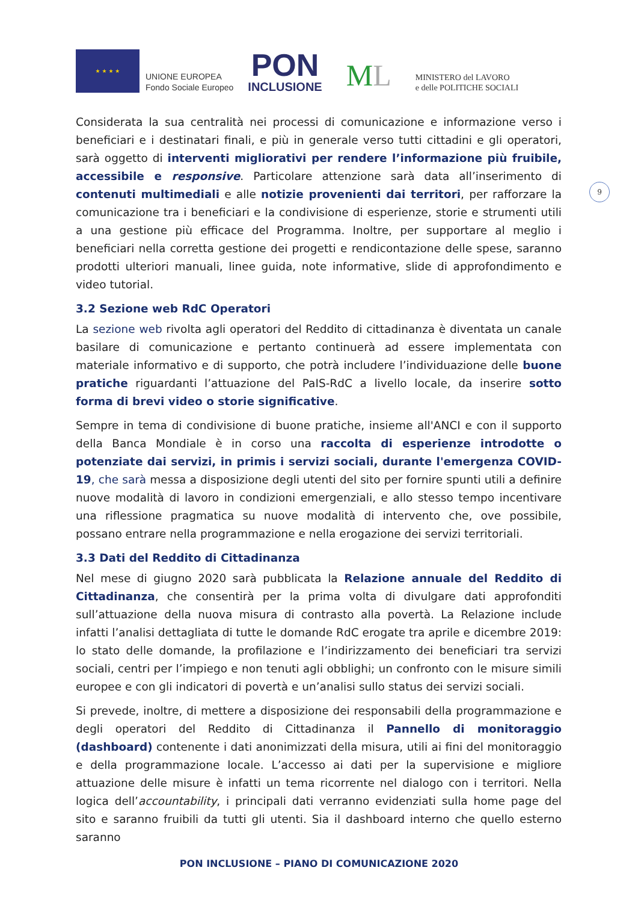★ ★ ★ ★
UNIONE EUROPEA
Fondo Sociale Europeo
PON
INCLUSIONE
ML
MINISTERO del LAVORO
e delle POLITICHE SOCIALI
9
Considerata la sua centralità nei processi di comunicazione e informazione verso i beneficiari e i destinatari finali, e più in generale verso tutti cittadini e gli operatori, sarà oggetto di interventi migliorativi per rendere l’informazione più fruibile, accessibile e responsive. Particolare attenzione sarà data all’inserimento di contenuti multimediali e alle notizie provenienti dai territori, per rafforzare la comunicazione tra i beneficiari e la condivisione di esperienze, storie e strumenti utili a una gestione più efficace del Programma. Inoltre, per supportare al meglio i beneficiari nella corretta gestione dei progetti e rendicontazione delle spese, saranno prodotti ulteriori manuali, linee guida, note informative, slide di approfondimento e video tutorial.
3.2 Sezione web RdC Operatori
La sezione web rivolta agli operatori del Reddito di cittadinanza è diventata un canale basilare di comunicazione e pertanto continuerà ad essere implementata con materiale informativo e di supporto, che potrà includere l’individuazione delle buone pratiche riguardanti l’attuazione del PaIS-RdC a livello locale, da inserire sotto forma di brevi video o storie significative.
Sempre in tema di condivisione di buone pratiche, insieme all'ANCI e con il supporto della Banca Mondiale è in corso una raccolta di esperienze introdotte o potenziate dai servizi, in primis i servizi sociali, durante l'emergenza COVID-19, che sarà messa a disposizione degli utenti del sito per fornire spunti utili a definire nuove modalità di lavoro in condizioni emergenziali, e allo stesso tempo incentivare una riflessione pragmatica su nuove modalità di intervento che, ove possibile, possano entrare nella programmazione e nella erogazione dei servizi territoriali.
3.3 Dati del Reddito di Cittadinanza
Nel mese di giugno 2020 sarà pubblicata la Relazione annuale del Reddito di Cittadinanza, che consentirà per la prima volta di divulgare dati approfonditi sull’attuazione della nuova misura di contrasto alla povertà. La Relazione include infatti l’analisi dettagliata di tutte le domande RdC erogate tra aprile e dicembre 2019: lo stato delle domande, la profilazione e l’indirizzamento dei beneficiari tra servizi sociali, centri per l’impiego e non tenuti agli obblighi; un confronto con le misure simili europee e con gli indicatori di povertà e un’analisi sullo status dei servizi sociali.
Si prevede, inoltre, di mettere a disposizione dei responsabili della programmazione e degli operatori del Reddito di Cittadinanza il Pannello di monitoraggio (dashboard) contenente i dati anonimizzati della misura, utili ai fini del monitoraggio e della programmazione locale. L’accesso ai dati per la supervisione e migliore attuazione delle misure è infatti un tema ricorrente nel dialogo con i territori. Nella logica dell’accountability, i principali dati verranno evidenziati sulla home page del sito e saranno fruibili da tutti gli utenti. Sia il dashboard interno che quello esterno saranno
PON INCLUSIONE – PIANO DI COMUNICAZIONE 2020